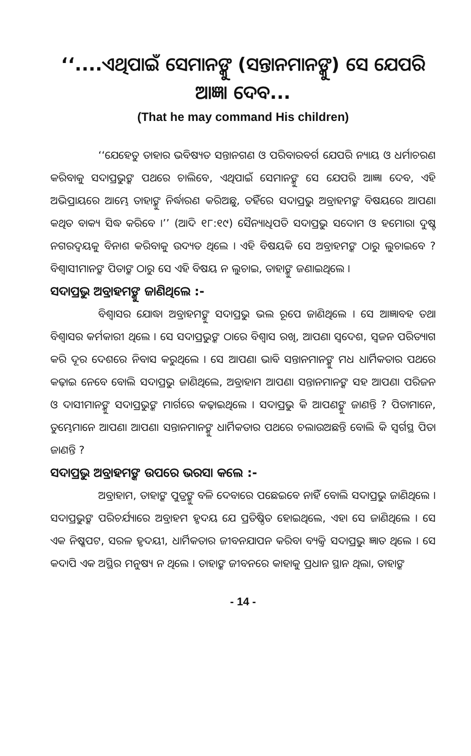‘‘....ଏଥିପାଇଁ ସେମାନଙ୍କୁ (ସନ୍ତାନମାନଙ୍କୁ) ସେ ଯେପରି ଆଜ୍ଞା ଦେବ...
(That he may command His children)
‘‘ଯେହେତୁ ତାହାର ଭବିଷ୍ୟତ ସନ୍ତାନଗଣ ଓ ପରିବାରବର୍ଗ ଯେପରି ନ୍ୟାୟ ଓ ଧର୍ମାଚରଣ କରିବାକୁ ସଦାପ୍ରଭୁଙ୍କ ପଥରେ ଚାଲିବେ, ଏଥିପାଇଁ ସେମାନଙ୍କୁ ସେ ଯେପରି ଆଜ୍ଞା ଦେବ, ଏହି ଅଭିପ୍ରାୟରେ ଆମ୍ଭେ ତାହାଙ୍କୁ ନିର୍ଦ୍ଧାରଣ କରିଅଛୁ, ତହିଁରେ ସଦାପ୍ରଭୁ ଅବ୍ରାହମଙ୍କ ବିଷୟରେ ଆପଣା କଥିତ ବାକ୍ୟ ସିଦ୍ଧ କରିବେ ।’’ (ଆଦି ୧୮:୧୯) ସୈନ୍ୟାଧିପତି ସଦାପ୍ରଭୁ ସଦୋମ ଓ ହମୋରା ଦୁଷ୍ଟ ନଗରଦ୍ୱୟକୁ ବିନାଶ କରିବାକୁ ଉଦ୍ୟତ ଥିଲେ । ଏହି ବିଷୟକି ସେ ଅବ୍ରାହମଙ୍କ ଠାରୁ ଲୁଚାଇବେ ? ବିଶ୍ୱାସୀମାନଙ୍କ ପିତାଙ୍କ ଠାରୁ ସେ ଏହି ବିଷୟ ନ ଲୁଚାଇ, ତାହାଙ୍କୁ ଜଣାଇଥିଲେ ।
ସଦାପ୍ରଭୁ ଅବ୍ରାହମଙ୍କୁ ଜାଣିଥିଲେ :-
ବିଶ୍ୱାସର ଯୋଦ୍ଧା ଅବ୍ରାହମଙ୍କୁ ସଦାପ୍ରଭୁ ଭଲ ରୂପେ ଜାଣିଥିଲେ । ସେ ଆଜ୍ଞାବହ ତଥା ବିଶ୍ୱାସର କର୍ମକାରୀ ଥିଲେ । ସେ ସଦାପ୍ରଭୁଙ୍କ ଠାରେ ବିଶ୍ୱାସ ରଖି, ଆପଣା ସ୍ୱଦେଶ, ସ୍ୱଜନ ପରିତ୍ୟାଗ କରି ଦୂର ଦେଶରେ ନିବାସ କରୁଥିଲେ । ସେ ଆପଣା ଭାବି ସନ୍ତାନମାନଙ୍କୁ ମଧ ଧାର୍ମିକତାର ପଥରେ କଢ଼ାଇ ନେବେ ବୋଲି ସଦାପ୍ରଭୁ ଜାଣିଥିଲେ, ଅବ୍ରାହାମ ଆପଣା ସନ୍ତାନମାନଙ୍କ ସହ ଆପଣା ପରିଜନ ଓ ଦାସୀମାନଙ୍କୁ ସଦାପ୍ରଭୁଙ୍କ ମାର୍ଗରେ କଢ଼ାଇଥିଲେ । ସଦାପ୍ରଭୁ କି ଆପଣଙ୍କୁ ଜାଣନ୍ତି ? ପିତାମାନେ, ତୁମ୍ଭେମାନେ ଆପଣା ଆପଣା ସନ୍ତାନମାନଙ୍କୁ ଧାର୍ମିକତାର ପଥରେ ଚଲାଉଅଛନ୍ତି ବୋଲି କି ସ୍ୱର୍ଗସ୍ଥ ପିତା ଜାଣନ୍ତି ?
ସଦାପ୍ରଭୁ ଅବ୍ରାହମଙ୍କ ଉପରେ ଭରସା କଲେ :-
ଅବ୍ରାହାମ, ତାହାଙ୍କ ପୁତ୍ରଙ୍କୁ ବଳି ଦେବାରେ ପଛେଇବେ ନାହିଁ ବୋଲି ସଦାପ୍ରଭୁ ଜାଣିଥିଲେ । ସଦାପ୍ରଭୁଙ୍କ ପରିଚର୍ଯ୍ୟାରେ ଅବ୍ରାହମ ହୃଦୟ ଯେ ପ୍ରତିଷ୍ଠିତ ହୋଇଥିଲେ, ଏହା ସେ ଜାଣିଥିଲେ । ସେ ଏକ ନିଷ୍କପଟ, ସରଳ ହୃଦୟୀ, ଧାର୍ମିକତାର ଜୀବନଯାପନ କରିବା ବ୍ୟକ୍ତି ସଦାପ୍ରଭୁ ଜ୍ଞାତ ଥିଲେ । ସେ କଦାପି ଏକ ଅସ୍ଥିର ମନୁଷ୍ୟ ନ ଥିଲେ । ତାହାଙ୍କ ଜୀବନରେ କାହାକୁ ପ୍ରଧାନ ସ୍ଥାନ ଥିଲା, ତାହାଙ୍କ
- 14 -